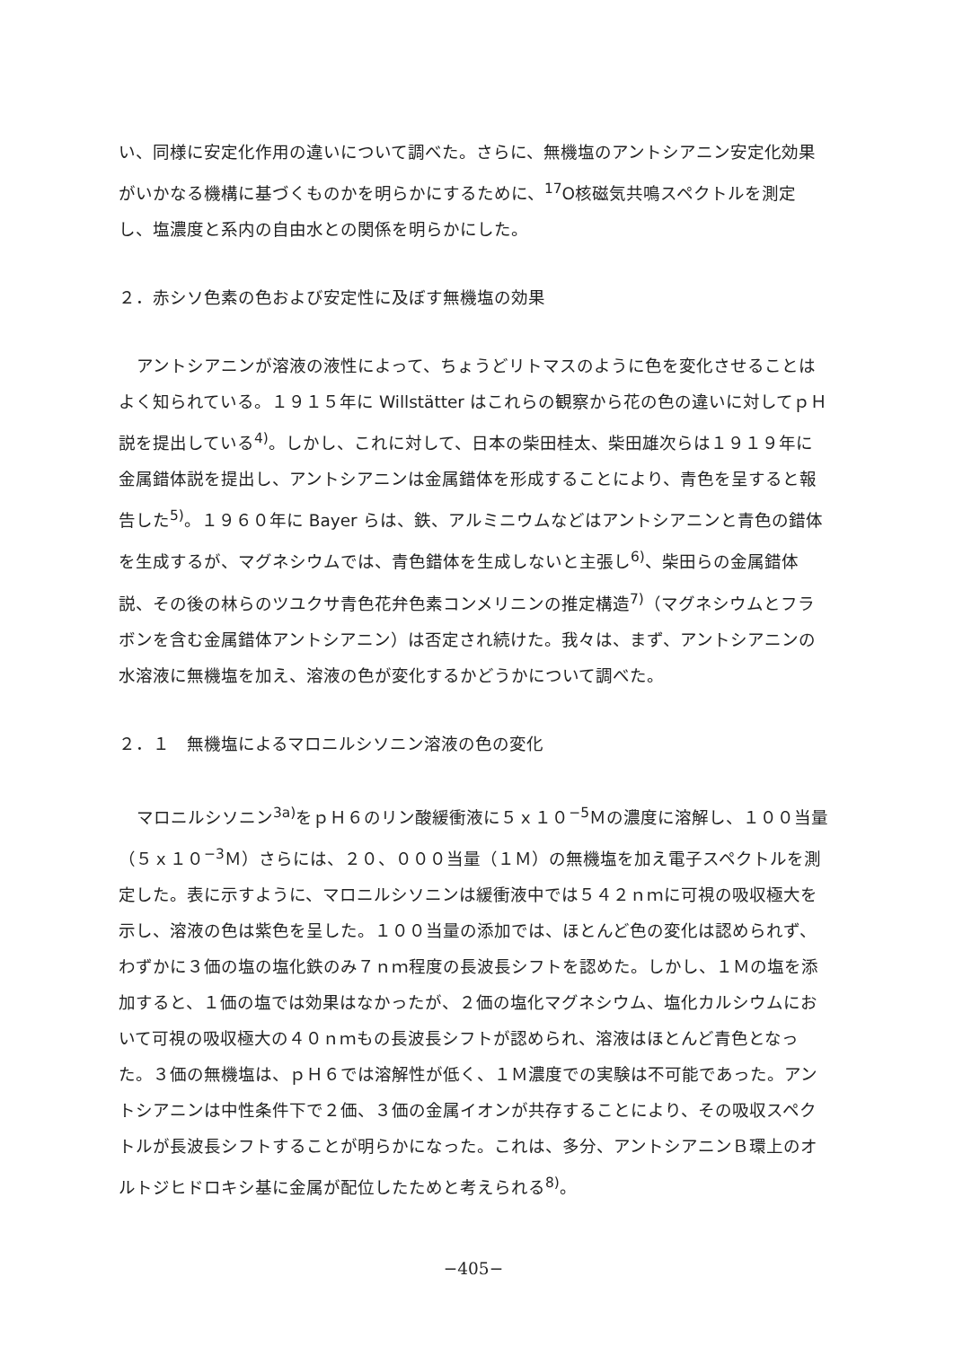い、同様に安定化作用の違いについて調べた。さらに、無機塩のアントシアニン安定化効果がいかなる機構に基づくものかを明らかにするために、<sup>17</sup>O核磁気共鳴スペクトルを測定し、塩濃度と系内の自由水との関係を明らかにした。
２．赤シソ色素の色および安定性に及ぼす無機塩の効果
アントシアニンが溶液の液性によって、ちょうどリトマスのように色を変化させることはよく知られている。１９１５年に Willstätter はこれらの観察から花の色の違いに対してｐＨ説を提出している<sup>4)</sup>。しかし、これに対して、日本の柴田桂太、柴田雄次らは１９１９年に金属錯体説を提出し、アントシアニンは金属錯体を形成することにより、青色を呈すると報告した<sup>5)</sup>。１９６０年に Bayer らは、鉄、アルミニウムなどはアントシアニンと青色の錯体を生成するが、マグネシウムでは、青色錯体を生成しないと主張し<sup>6)</sup>、柴田らの金属錯体説、その後の林らのツユクサ青色花弁色素コンメリニンの推定構造<sup>7)</sup>（マグネシウムとフラボンを含む金属錯体アントシアニン）は否定され続けた。我々は、まず、アントシアニンの水溶液に無機塩を加え、溶液の色が変化するかどうかについて調べた。
２．１　無機塩によるマロニルシソニン溶液の色の変化
マロニルシソニン<sup>3a)</sup>をｐＨ６のリン酸緩衝液に５ｘ１０<sup>−5</sup>Ｍの濃度に溶解し、１００当量（５ｘ１０<sup>−3</sup>Ｍ）さらには、２０、０００当量（１Ｍ）の無機塩を加え電子スペクトルを測定した。表に示すように、マロニルシソニンは緩衝液中では５４２ｎｍに可視の吸収極大を示し、溶液の色は紫色を呈した。１００当量の添加では、ほとんど色の変化は認められず、わずかに３価の塩の塩化鉄のみ７ｎｍ程度の長波長シフトを認めた。しかし、１Ｍの塩を添加すると、１価の塩では効果はなかったが、２価の塩化マグネシウム、塩化カルシウムにおいて可視の吸収極大の４０ｎｍもの長波長シフトが認められ、溶液はほとんど青色となった。３価の無機塩は、ｐＨ６では溶解性が低く、１Ｍ濃度での実験は不可能であった。アントシアニンは中性条件下で２価、３価の金属イオンが共存することにより、その吸収スペクトルが長波長シフトすることが明らかになった。これは、多分、アントシアニンＢ環上のオルトジヒドロキシ基に金属が配位したためと考えられる<sup>8)</sup>。
−405−